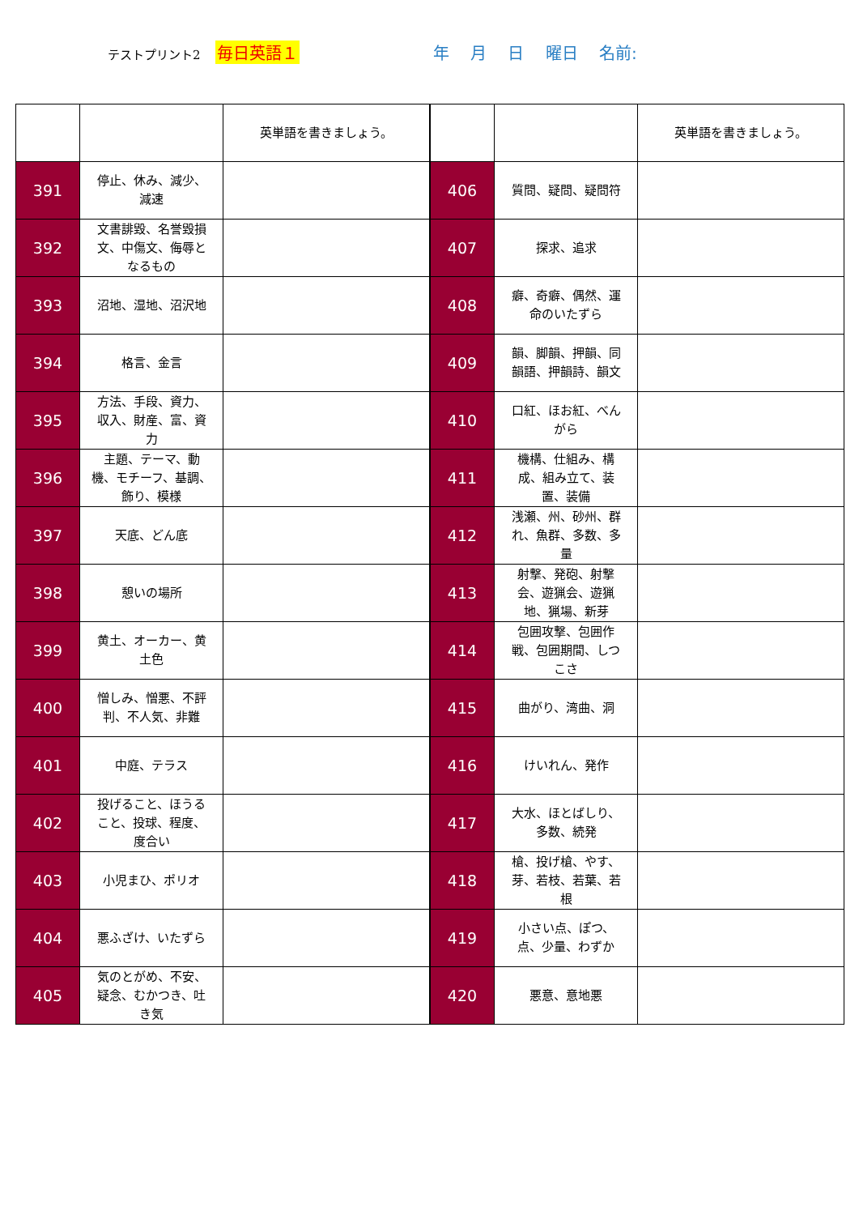テストプリント2 毎日英語１ 年 月 日 曜日 名前:
| | | 英単語を書きましょう。 |
| 391 | 停止、休み、減少、減速 | |
| 392 | 文書誹毀、名誉毀損文、中傷文、侮辱となるもの | |
| 393 | 沼地、湿地、沼沢地 | |
| 394 | 格言、金言 | |
| 395 | 方法、手段、資力、収入、財産、富、資力 | |
| 396 | 主題、テーマ、動機、モチーフ、基調、飾り、模様 | |
| 397 | 天底、どん底 | |
| 398 | 憩いの場所 | |
| 399 | 黄土、オーカー、黄土色 | |
| 400 | 憎しみ、憎悪、不評判、不人気、非難 | |
| 401 | 中庭、テラス | |
| 402 | 投げること、ほうること、投球、程度、度合い | |
| 403 | 小児まひ、ポリオ | |
| 404 | 悪ふざけ、いたずら | |
| 405 | 気のとがめ、不安、疑念、むかつき、吐き気 | |
| | | 英単語を書きましょう。 |
| 406 | 質問、疑問、疑問符 | |
| 407 | 探求、追求 | |
| 408 | 癖、奇癖、偶然、運命のいたずら | |
| 409 | 韻、脚韻、押韻、同韻語、押韻詩、韻文 | |
| 410 | 口紅、ほお紅、べんがら | |
| 411 | 機構、仕組み、構成、組み立て、装置、装備 | |
| 412 | 浅瀬、州、砂州、群れ、魚群、多数、多量 | |
| 413 | 射撃、発砲、射撃会、遊猟会、遊猟地、猟場、新芽 | |
| 414 | 包囲攻撃、包囲作戦、包囲期間、しつこさ | |
| 415 | 曲がり、湾曲、洞 | |
| 416 | けいれん、発作 | |
| 417 | 大水、ほとばしり、多数、続発 | |
| 418 | 槍、投げ槍、やす、芽、若枝、若葉、若根 | |
| 419 | 小さい点、ぽつ、点、少量、わずか | |
| 420 | 悪意、意地悪 | |